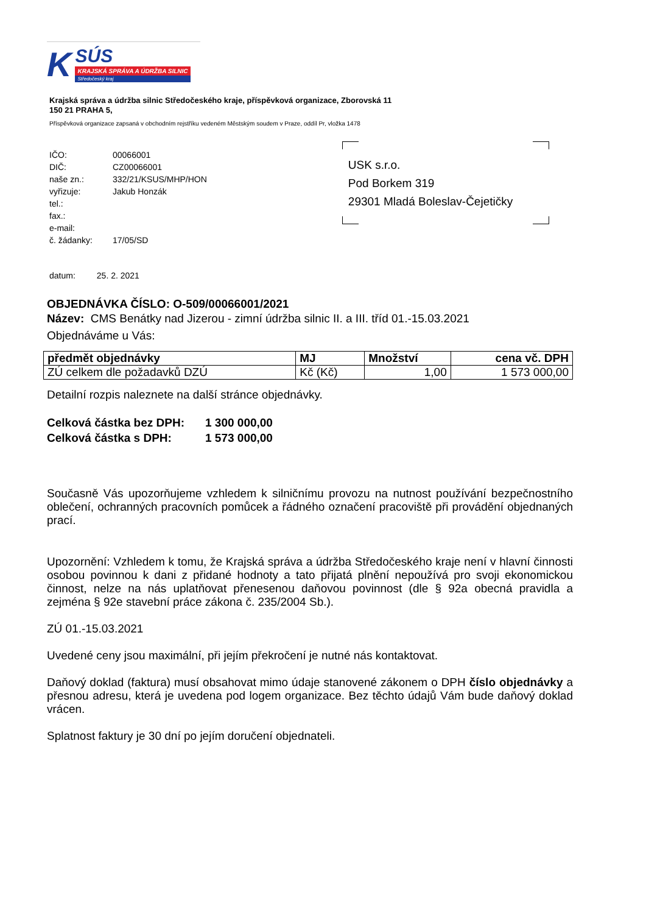K
SÚS
KRAJSKÁ SPRÁVA A ÚDRŽBA SILNIC
Středočeský kraj
Krajská správa a údržba silnic Středočeského kraje, příspěvková organizace, Zborovská 11
150 21 PRAHA 5,
Příspěvková organizace zapsaná v obchodním rejstříku vedeném Městským soudem v Praze, oddíl Pr, vložka 1478
| IČO: | 00066001 |
| DIČ: | CZ00066001 |
| naše zn.: | 332/21/KSUS/MHP/HON |
| vyřizuje: | Jakub Honzák |
| tel.: | |
| fax.: | |
| e-mail: | |
| č. žádanky: | 17/05/SD |
USK s.r.o.
Pod Borkem 319
29301 Mladá Boleslav-Čejetičky
datum: 25. 2. 2021
OBJEDNÁVKA ČÍSLO: O-509/00066001/2021
Název: CMS Benátky nad Jizerou - zimní údržba silnic II. a III. tříd 01.-15.03.2021
Objednáváme u Vás:
| předmět objednávky | MJ | Množství | cena vč. DPH |
| --- | --- | --- | --- |
| ZÚ celkem dle požadavků DZÚ | Kč (Kč) | 1,00 | 1 573 000,00 |
Detailní rozpis naleznete na další stránce objednávky.
Celková částka bez DPH: 1 300 000,00
Celková částka s DPH: 1 573 000,00
Současně Vás upozorňujeme vzhledem k silničnímu provozu na nutnost používání bezpečnostního oblečení, ochranných pracovních pomůcek a řádného označení pracoviště při provádění objednaných prací.
Upozornění: Vzhledem k tomu, že Krajská správa a údržba Středočeského kraje není v hlavní činnosti osobou povinnou k dani z přidané hodnoty a tato přijatá plnění nepoužívá pro svoji ekonomickou činnost, nelze na nás uplatňovat přenesenou daňovou povinnost (dle § 92a obecná pravidla a zejména § 92e stavební práce zákona č. 235/2004 Sb.).
ZÚ 01.-15.03.2021
Uvedené ceny jsou maximální, při jejím překročení je nutné nás kontaktovat.
Daňový doklad (faktura) musí obsahovat mimo údaje stanovené zákonem o DPH číslo objednávky a přesnou adresu, která je uvedena pod logem organizace. Bez těchto údajů Vám bude daňový doklad vrácen.
Splatnost faktury je 30 dní po jejím doručení objednateli.